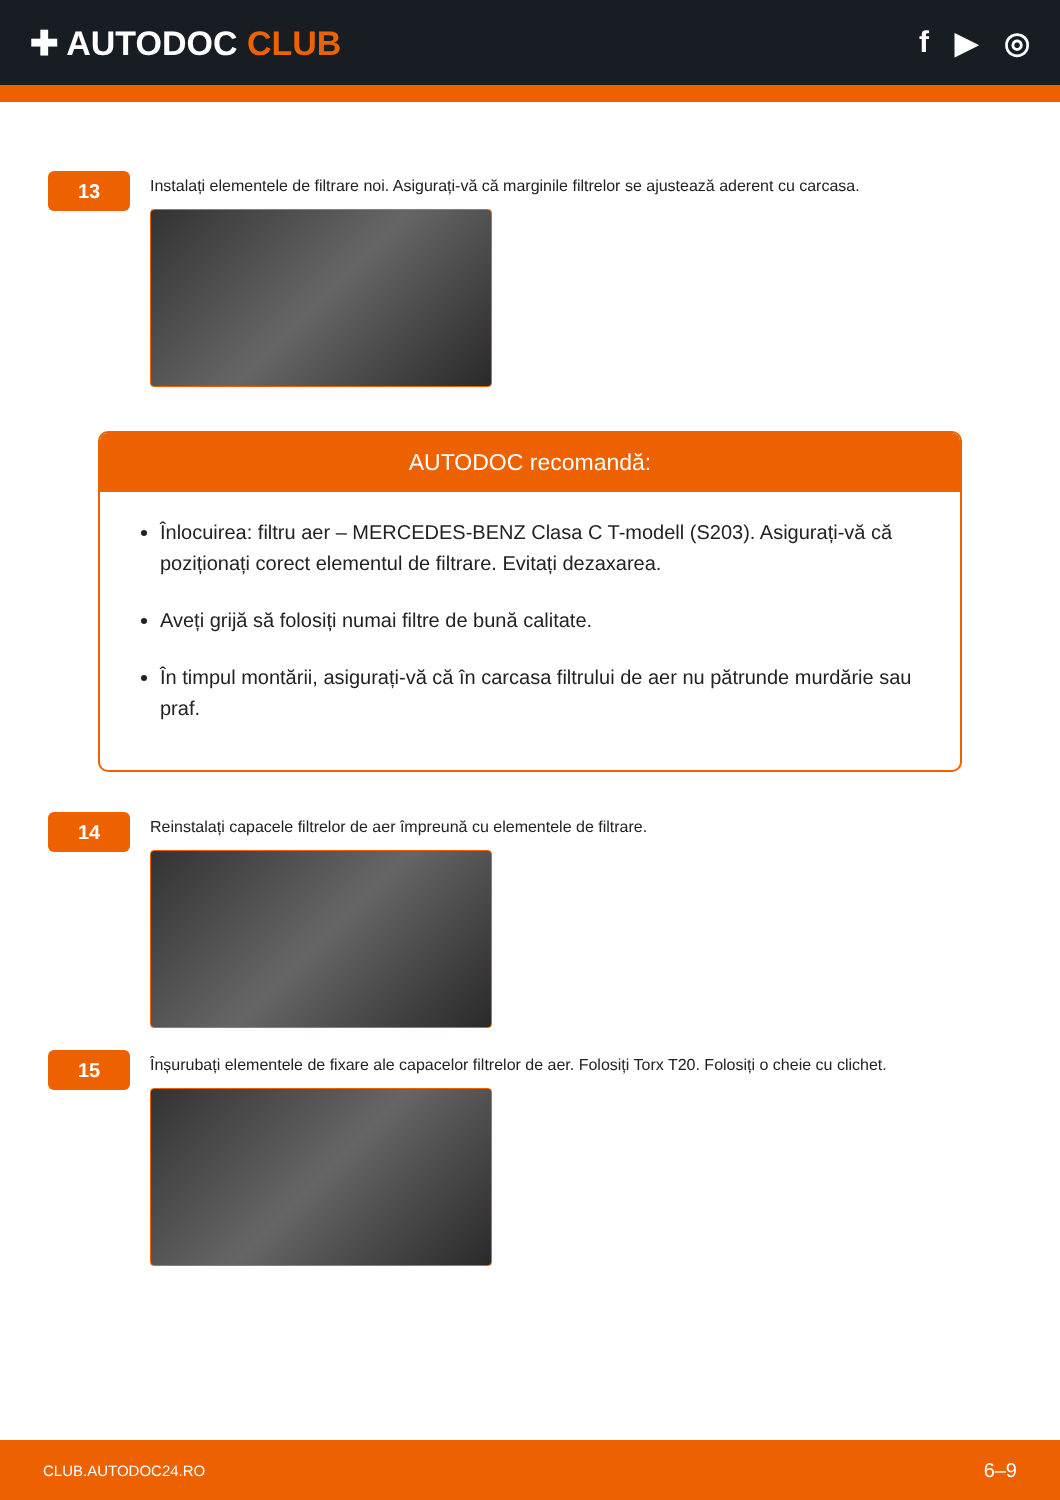✚ AUTODOC CLUB f ▶ ◎
13
Instalați elementele de filtrare noi. Asigurați-vă că marginile filtrelor se ajustează aderent cu carcasa.
AUTODOC recomandă:
Înlocuirea: filtru aer – MERCEDES-BENZ Clasa C T-modell (S203). Asigurați-vă că poziționați corect elementul de filtrare. Evitați dezaxarea.
Aveți grijă să folosiți numai filtre de bună calitate.
În timpul montării, asigurați-vă că în carcasa filtrului de aer nu pătrunde murdărie sau praf.
14
Reinstalați capacele filtrelor de aer împreună cu elementele de filtrare.
15
Înșurubați elementele de fixare ale capacelor filtrelor de aer. Folosiți Torx T20. Folosiți o cheie cu clichet.
CLUB.AUTODOC24.RO 6–9